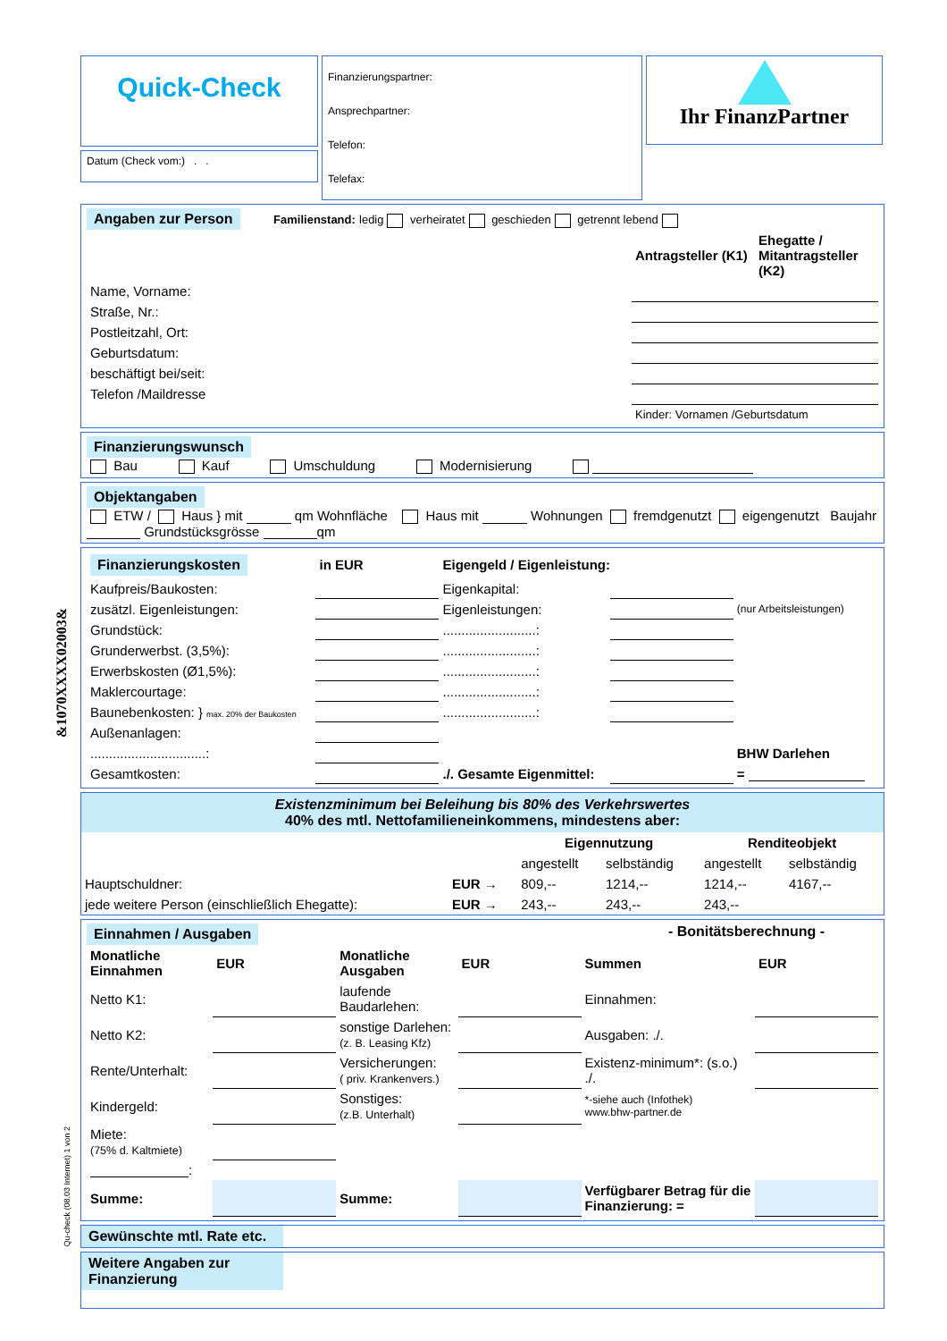&1070XXXX02003&
Qu-check (08.03 Internet) 1 von 2
Quick-Check
Datum (Check vom:) . .
Finanzierungspartner:
Ansprechpartner:
Telefon:
Telefax:
Ihr FinanzPartner
Angaben zur Person Familienstand: ledig verheiratet geschieden getrennt lebend
| | Antragsteller (K1) | Ehegatte / Mitantragsteller (K2) |
| --- | --- | --- |
| Name, Vorname: | | |
| Straße, Nr.: | | |
| Postleitzahl, Ort: | | |
| Geburtsdatum: | | |
| beschäftigt bei/seit: | | |
| Telefon /Maildresse | | |
| | Kinder: Vornamen /Geburtsdatum | |
Finanzierungswunsch
Bau Kauf Umschuldung Modernisierung
Objektangaben
ETW / Haus } mit qm Wohnfläche Haus mit Wohnungen fremdgenutzt eigengenutzt Baujahr Grundstücksgrösse qm
| Finanzierungskosten | in EUR | Eigengeld / Eigenleistung: | | |
| --- | --- | --- | --- | --- |
| Kaufpreis/Baukosten: | | Eigenkapital: | | |
| zusätzl. Eigenleistungen: | | Eigenleistungen: | | (nur Arbeitsleistungen) |
| Grundstück: | | .........................: | | |
| Grunderwerbst. (3,5%): | | .........................: | | |
| Erwerbskosten (Ø1,5%): | | .........................: | | |
| Maklercourtage: | | .........................: | | |
| Baunebenkosten: } max. 20% der Baukosten | | .........................: | | |
| Außenanlagen: | | | | |
| ...............................: | | | | BHW Darlehen |
| Gesamtkosten: | | ./. Gesamte Eigenmittel: | | = |
Existenzminimum bei Beleihung bis 80% des Verkehrswertes
40% des mtl. Nettofamilieneinkommens, mindestens aber:
| | | Eigennutzung | | Renditeobjekt | |
| | | angestellt | selbständig | angestellt | selbständig |
| Hauptschuldner: | EUR → | 809,-- | 1214,-- | 1214,-- | 4167,-- |
| jede weitere Person (einschließlich Ehegatte): | EUR → | 243,-- | 243,-- | 243,-- | |
Einnahmen / Ausgaben - Bonitätsberechnung -
| Monatliche Einnahmen | EUR | Monatliche Ausgaben | EUR | Summen | EUR |
| --- | --- | --- | --- | --- | --- |
| Netto K1: | | laufende Baudarlehen: | | Einnahmen: | |
| Netto K2: | | sonstige Darlehen: (z. B. Leasing Kfz) | | Ausgaben: ./. | |
| Rente/Unterhalt: | | Versicherungen: ( priv. Krankenvers.) | | Existenz-minimum*: (s.o.) ./. | |
| Kindergeld: | | Sonstiges: (z.B. Unterhalt) | | *-siehe auch (Infothek) www.bhw-partner.de | |
| Miete: (75% d. Kaltmiete) | | | | | |
| : | | | | | |
| Summe: | | Summe: | | Verfügbarer Betrag für die Finanzierung: = | |
Gewünschte mtl. Rate etc.
Weitere Angaben zur Finanzierung